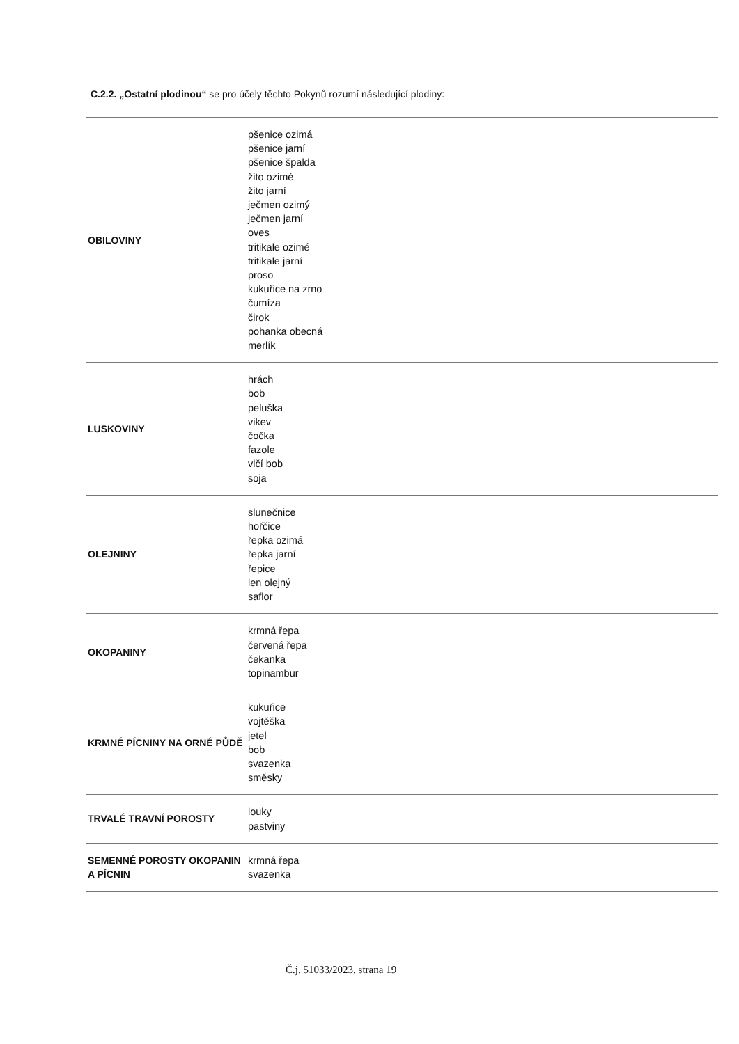C.2.2. „Ostatní plodinou“ se pro účely těchto Pokynů rozumí následující plodiny:
| OBILOVINY | pšenice ozimá pšenice jarní pšenice špalda žito ozimé žito jarní ječmen ozimý ječmen jarní oves tritikale ozimé tritikale jarní proso kukuřice na zrno čumíza čirok pohanka obecná merlík |
| LUSKOVINY | hrách bob peluška vikev čočka fazole vlčí bob soja |
| OLEJNINY | slunečnice hořčice řepka ozimá řepka jarní řepice len olejný saflor |
| OKOPANINY | krmná řepa červená řepa čekanka topinambur |
| KRMNÉ PÍCNINY NA ORNÉ PŮDĚ | kukuřice vojtěška jetel bob svazenka směsky |
| TRVALÉ TRAVNÍ POROSTY | louky pastviny |
| SEMENNÉ POROSTY OKOPANIN A PÍCNIN | krmná řepa svazenka |
Č.j. 51033/2023, strana 19